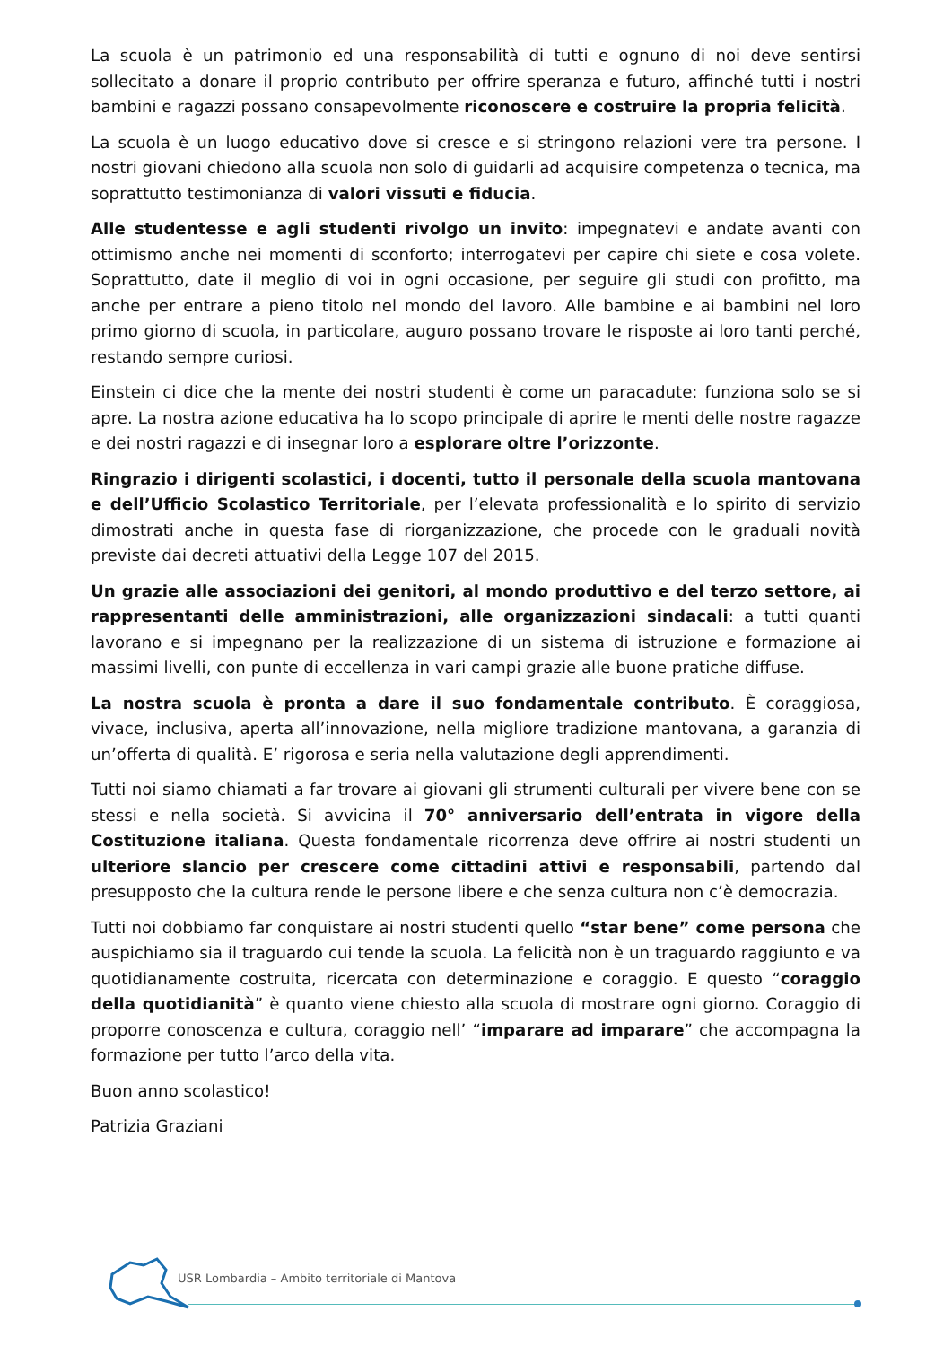La scuola è un patrimonio ed una responsabilità di tutti e ognuno di noi deve sentirsi sollecitato a donare il proprio contributo per offrire speranza e futuro, affinché tutti i nostri bambini e ragazzi possano consapevolmente riconoscere e costruire la propria felicità.
La scuola è un luogo educativo dove si cresce e si stringono relazioni vere tra persone. I nostri giovani chiedono alla scuola non solo di guidarli ad acquisire competenza o tecnica, ma soprattutto testimonianza di valori vissuti e fiducia.
Alle studentesse e agli studenti rivolgo un invito: impegnatevi e andate avanti con ottimismo anche nei momenti di sconforto; interrogatevi per capire chi siete e cosa volete. Soprattutto, date il meglio di voi in ogni occasione, per seguire gli studi con profitto, ma anche per entrare a pieno titolo nel mondo del lavoro. Alle bambine e ai bambini nel loro primo giorno di scuola, in particolare, auguro possano trovare le risposte ai loro tanti perché, restando sempre curiosi.
Einstein ci dice che la mente dei nostri studenti è come un paracadute: funziona solo se si apre. La nostra azione educativa ha lo scopo principale di aprire le menti delle nostre ragazze e dei nostri ragazzi e di insegnar loro a esplorare oltre l’orizzonte.
Ringrazio i dirigenti scolastici, i docenti, tutto il personale della scuola mantovana e dell’Ufficio Scolastico Territoriale, per l’elevata professionalità e lo spirito di servizio dimostrati anche in questa fase di riorganizzazione, che procede con le graduali novità previste dai decreti attuativi della Legge 107 del 2015.
Un grazie alle associazioni dei genitori, al mondo produttivo e del terzo settore, ai rappresentanti delle amministrazioni, alle organizzazioni sindacali: a tutti quanti lavorano e si impegnano per la realizzazione di un sistema di istruzione e formazione ai massimi livelli, con punte di eccellenza in vari campi grazie alle buone pratiche diffuse.
La nostra scuola è pronta a dare il suo fondamentale contributo. È coraggiosa, vivace, inclusiva, aperta all’innovazione, nella migliore tradizione mantovana, a garanzia di un’offerta di qualità. E’ rigorosa e seria nella valutazione degli apprendimenti.
Tutti noi siamo chiamati a far trovare ai giovani gli strumenti culturali per vivere bene con se stessi e nella società. Si avvicina il 70° anniversario dell’entrata in vigore della Costituzione italiana. Questa fondamentale ricorrenza deve offrire ai nostri studenti un ulteriore slancio per crescere come cittadini attivi e responsabili, partendo dal presupposto che la cultura rende le persone libere e che senza cultura non c’è democrazia.
Tutti noi dobbiamo far conquistare ai nostri studenti quello “star bene” come persona che auspichiamo sia il traguardo cui tende la scuola. La felicità non è un traguardo raggiunto e va quotidianamente costruita, ricercata con determinazione e coraggio. E questo “coraggio della quotidianità” è quanto viene chiesto alla scuola di mostrare ogni giorno. Coraggio di proporre conoscenza e cultura, coraggio nell’ “imparare ad imparare” che accompagna la formazione per tutto l’arco della vita.
Buon anno scolastico!
Patrizia Graziani
USR Lombardia – Ambito territoriale di Mantova